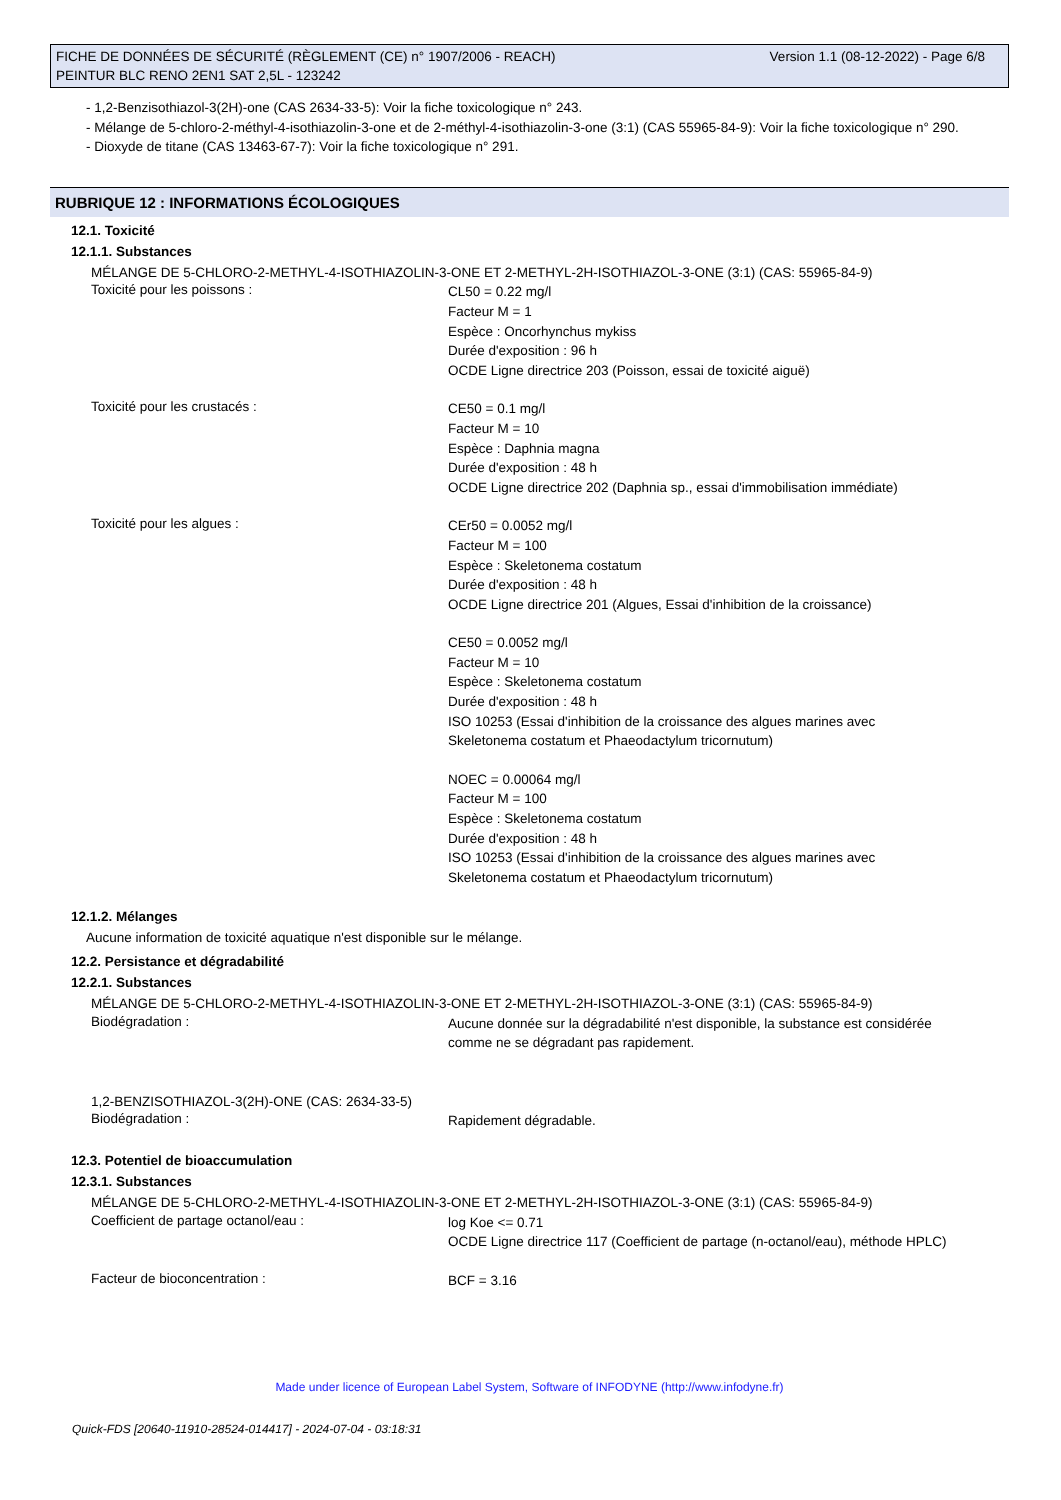Version 1.1 (08-12-2022) - Page 6/8 FICHE DE DONNÉES DE SÉCURITÉ (RÈGLEMENT (CE) n° 1907/2006 - REACH)
PEINTUR BLC RENO 2EN1 SAT 2,5L - 123242
- 1,2-Benzisothiazol-3(2H)-one (CAS 2634-33-5): Voir la fiche toxicologique n° 243.
- Mélange de 5-chloro-2-méthyl-4-isothiazolin-3-one et de 2-méthyl-4-isothiazolin-3-one (3:1) (CAS 55965-84-9): Voir la fiche toxicologique n° 290.
- Dioxyde de titane (CAS 13463-67-7): Voir la fiche toxicologique n° 291.
RUBRIQUE 12 : INFORMATIONS ÉCOLOGIQUES
12.1. Toxicité
12.1.1. Substances
MÉLANGE DE 5-CHLORO-2-METHYL-4-ISOTHIAZOLIN-3-ONE ET 2-METHYL-2H-ISOTHIAZOL-3-ONE (3:1) (CAS: 55965-84-9)
Toxicité pour les poissons :
CL50 = 0.22 mg/l
Facteur M = 1
Espèce : Oncorhynchus mykiss
Durée d'exposition : 96 h
OCDE Ligne directrice 203 (Poisson, essai de toxicité aiguë)
Toxicité pour les crustacés :
CE50 = 0.1 mg/l
Facteur M = 10
Espèce : Daphnia magna
Durée d'exposition : 48 h
OCDE Ligne directrice 202 (Daphnia sp., essai d'immobilisation immédiate)
Toxicité pour les algues :
CEr50 = 0.0052 mg/l
Facteur M = 100
Espèce : Skeletonema costatum
Durée d'exposition : 48 h
OCDE Ligne directrice 201 (Algues, Essai d'inhibition de la croissance)
CE50 = 0.0052 mg/l
Facteur M = 10
Espèce : Skeletonema costatum
Durée d'exposition : 48 h
ISO 10253 (Essai d'inhibition de la croissance des algues marines avec Skeletonema costatum et Phaeodactylum tricornutum)
NOEC = 0.00064 mg/l
Facteur M = 100
Espèce : Skeletonema costatum
Durée d'exposition : 48 h
ISO 10253 (Essai d'inhibition de la croissance des algues marines avec Skeletonema costatum et Phaeodactylum tricornutum)
12.1.2. Mélanges
Aucune information de toxicité aquatique n'est disponible sur le mélange.
12.2. Persistance et dégradabilité
12.2.1. Substances
MÉLANGE DE 5-CHLORO-2-METHYL-4-ISOTHIAZOLIN-3-ONE ET 2-METHYL-2H-ISOTHIAZOL-3-ONE (3:1) (CAS: 55965-84-9)
Biodégradation :
Aucune donnée sur la dégradabilité n'est disponible, la substance est considérée comme ne se dégradant pas rapidement.
1,2-BENZISOTHIAZOL-3(2H)-ONE (CAS: 2634-33-5)
Biodégradation :
Rapidement dégradable.
12.3. Potentiel de bioaccumulation
12.3.1. Substances
MÉLANGE DE 5-CHLORO-2-METHYL-4-ISOTHIAZOLIN-3-ONE ET 2-METHYL-2H-ISOTHIAZOL-3-ONE (3:1) (CAS: 55965-84-9)
Coefficient de partage octanol/eau :
log Koe <= 0.71
OCDE Ligne directrice 117 (Coefficient de partage (n-octanol/eau), méthode HPLC)
Facteur de bioconcentration :
BCF = 3.16
Made under licence of European Label System, Software of INFODYNE (http://www.infodyne.fr)
Quick-FDS [20640-11910-28524-014417] - 2024-07-04 - 03:18:31